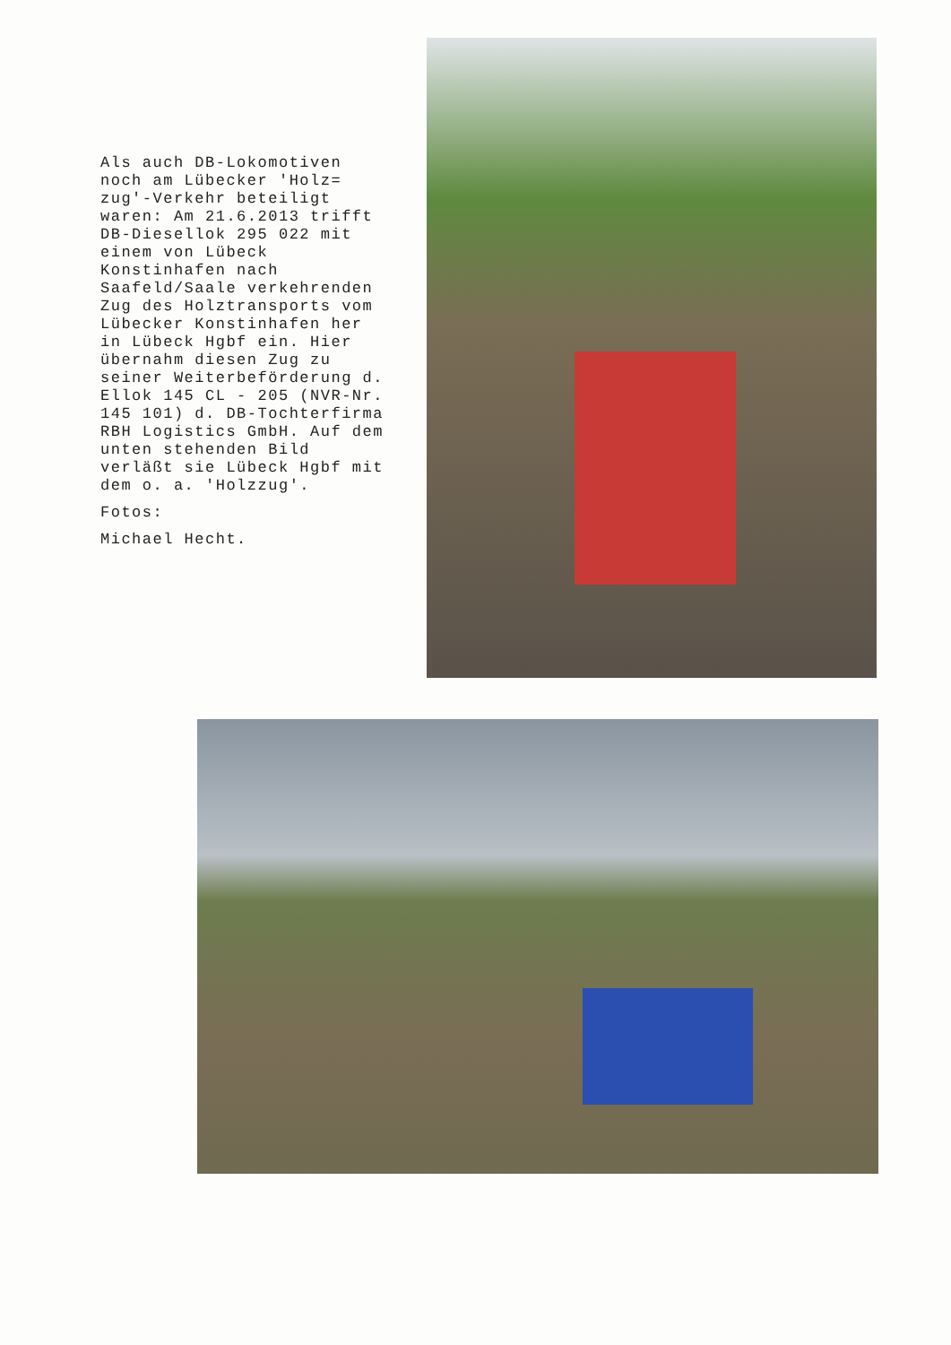Als auch DB-Lokomotiven noch am Lübecker 'Holz= zug'-Verkehr beteiligt waren: Am 21.6.2013 trifft DB-Diesellok 295 022 mit einem von Lübeck Konstinhafen nach Saafeld/Saale verkehrenden Zug des Holztransports vom Lübecker Konstinhafen her in Lübeck Hgbf ein. Hier übernahm diesen Zug zu seiner Weiterbeförderung d. Ellok 145 CL - 205 (NVR-Nr. 145 101) d. DB-Tochterfirma RBH Logistics GmbH. Auf dem unten stehenden Bild verläßt sie Lübeck Hgbf mit dem o. a. 'Holzzug'.
Fotos:
Michael Hecht.